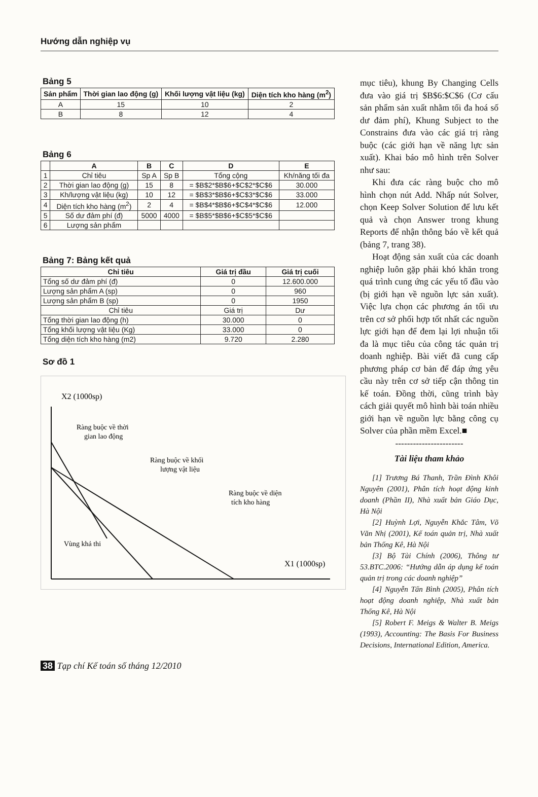Hướng dẫn nghiệp vụ
Bảng 5
| Sản phẩm | Thời gian lao động (g) | Khối lượng vật liệu (kg) | Diện tích kho hàng (m<sup>2</sup>) |
| --- | --- | --- | --- |
| A | 15 | 10 | 2 |
| B | 8 | 12 | 4 |
Bảng 6
| | A | B | C | D | E |
| --- | --- | --- | --- | --- | --- |
| 1 | Chỉ tiêu | Sp A | Sp B | Tổng cộng | Kh/năng tối đa |
| 2 | Thời gian lao động (g) | 15 | 8 | = $B$2*$B$6+$C$2*$C$6 | 30.000 |
| 3 | Kh/lượng vật liệu (kg) | 10 | 12 | = $B$3*$B$6+$C$3*$C$6 | 33.000 |
| 4 | Diện tích kho hàng (m<sup>2</sup>) | 2 | 4 | = $B$4*$B$6+$C$4*$C$6 | 12.000 |
| 5 | Số dư đảm phí (đ) | 5000 | 4000 | = $B$5*$B$6+$C$5*$C$6 | |
| 6 | Lượng sản phẩm | | | | |
Bảng 7: Bảng kết quả
| Chỉ tiêu | Giá trị đầu | Giá trị cuối |
| --- | --- | --- |
| Tổng số dư đảm phí (đ) | 0 | 12.600.000 |
| Lượng sản phẩm A (sp) | 0 | 960 |
| Lượng sản phẩm B (sp) | 0 | 1950 |
| Chỉ tiêu | Giá trị | Dư |
| Tổng thời gian lao động (h) | 30.000 | 0 |
| Tổng khối lượng vật liệu (Kg) | 33.000 | 0 |
| Tổng diện tích kho hàng (m2) | 9.720 | 2.280 |
Sơ đồ 1
X2 (1000sp)
Ràng buộc về thời
gian lao động
Ràng buộc về khối
lượng vật liệu
Ràng buộc về diện
tích kho hàng
Vùng khả thi
X1 (1000sp)
mục tiêu), khung By Changing Cells đưa vào giá trị $B$6:$C$6 (Cơ cấu sản phẩm sản xuất nhằm tối đa hoá số dư đảm phí), Khung Subject to the Constrains đưa vào các giá trị ràng buộc (các giới hạn về năng lực sản xuất). Khai báo mô hình trên Solver như sau:
Khi đưa các ràng buộc cho mô hình chọn nút Add. Nhấp nút Solver, chọn Keep Solver Solution để lưu kết quả và chọn Answer trong khung Reports để nhận thông báo về kết quả (bảng 7, trang 38).
Hoạt động sản xuất của các doanh nghiệp luôn gặp phải khó khăn trong quá trình cung ứng các yếu tố đầu vào (bị giới hạn về nguồn lực sản xuất). Việc lựa chọn các phương án tối ưu trên cơ sở phối hợp tốt nhất các nguồn lực giới hạn để đem lại lợi nhuận tối đa là mục tiêu của công tác quản trị doanh nghiệp. Bài viết đã cung cấp phương pháp cơ bản để đáp ứng yêu cầu này trên cơ sở tiếp cận thông tin kế toán. Đồng thời, cũng trình bày cách giải quyết mô hình bài toán nhiều giới hạn về nguồn lực bằng công cụ Solver của phần mềm Excel.■
-----------------------
Tài liệu tham khảo
[1] Trương Bá Thanh, Trần Đình Khôi Nguyên (2001), Phân tích hoạt động kinh doanh (Phần II), Nhà xuất bản Giáo Dục, Hà Nội
[2] Huỳnh Lợi, Nguyễn Khắc Tâm, Võ Văn Nhị (2001), Kế toán quản trị, Nhà xuất bản Thống Kê, Hà Nội
[3] Bộ Tài Chính (2006), Thông tư 53.BTC.2006: “Hướng dẫn áp dụng kế toán quản trị trong các doanh nghiệp”
[4] Nguyễn Tấn Bình (2005), Phân tích hoạt động doanh nghiệp, Nhà xuất bản Thống Kê, Hà Nội
[5] Robert F. Meigs & Walter B. Meigs (1993), Accounting: The Basis For Business Decisions, International Edition, America.
38 Tạp chí Kế toán số tháng 12/2010